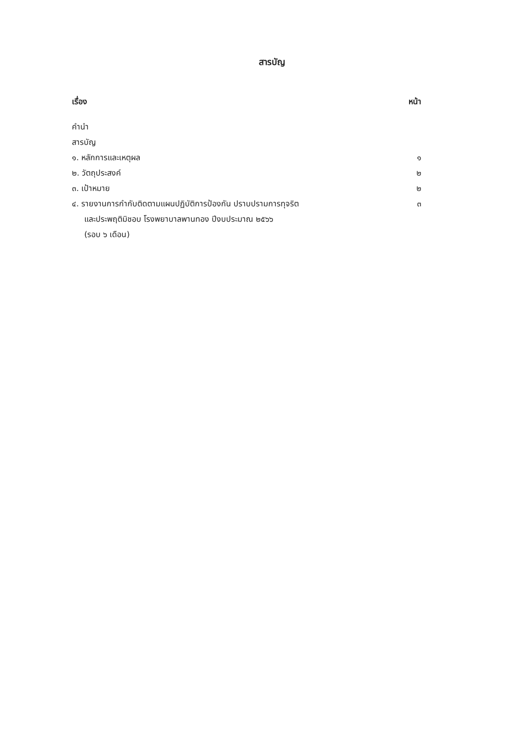สารบัญ
| เรื่อง | หน้า |
| --- | --- |
| คำนำ | |
| สารบัญ | |
| ๑. หลักการและเหตุผล | ๑ |
| ๒. วัตถุประสงค์ | ๒ |
| ๓. เป้าหมาย | ๒ |
| ๔. รายงานการกำกับติดตามแผนปฏิบัติการป้องกัน ปราบปรามการทุจริต และประพฤติมิชอบ โรงพยาบาลพานทอง ปีงบประมาณ ๒๕๖๖ (รอบ ๖ เดือน) | ๓ |